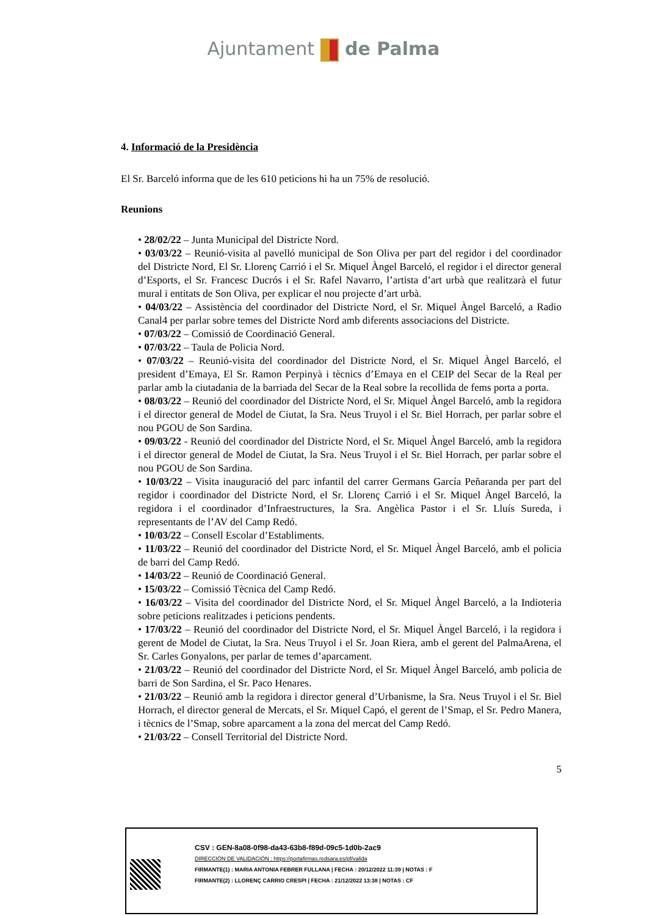Ajuntament de Palma
4. Informació de la Presidència
El Sr. Barceló informa que de les 610 peticions hi ha un 75% de resolució.
Reunions
• 28/02/22 – Junta Municipal del Districte Nord.
• 03/03/22 – Reunió-visita al pavelló municipal de Son Oliva per part del regidor i del coordinador del Districte Nord, El Sr. Llorenç Carrió i el Sr. Miquel Àngel Barceló, el regidor i el director general d’Esports, el Sr. Francesc Ducrós i el Sr. Rafel Navarro, l’artista d’art urbà que realitzarà el futur mural i entitats de Son Oliva, per explicar el nou projecte d’art urbà.
• 04/03/22 – Assistència del coordinador del Districte Nord, el Sr. Miquel Àngel Barceló, a Radio Canal4 per parlar sobre temes del Districte Nord amb diferents associacions del Districte.
• 07/03/22 – Comissió de Coordinació General.
• 07/03/22 – Taula de Policia Nord.
• 07/03/22 – Reunió-visita del coordinador del Districte Nord, el Sr. Miquel Àngel Barceló, el president d’Emaya, El Sr. Ramon Perpinyà i tècnics d’Emaya en el CEIP del Secar de la Real per parlar amb la ciutadania de la barriada del Secar de la Real sobre la recollida de fems porta a porta.
• 08/03/22 – Reunió del coordinador del Districte Nord, el Sr. Miquel Àngel Barceló, amb la regidora i el director general de Model de Ciutat, la Sra. Neus Truyol i el Sr. Biel Horrach, per parlar sobre el nou PGOU de Son Sardina.
• 09/03/22 - Reunió del coordinador del Districte Nord, el Sr. Miquel Àngel Barceló, amb la regidora i el director general de Model de Ciutat, la Sra. Neus Truyol i el Sr. Biel Horrach, per parlar sobre el nou PGOU de Son Sardina.
• 10/03/22 – Visita inauguració del parc infantil del carrer Germans García Peñaranda per part del regidor i coordinador del Districte Nord, el Sr. Llorenç Carrió i el Sr. Miquel Àngel Barceló, la regidora i el coordinador d’Infraestructures, la Sra. Angèlica Pastor i el Sr. Lluís Sureda, i representants de l’AV del Camp Redó.
• 10/03/22 – Consell Escolar d’Establiments.
• 11/03/22 – Reunió del coordinador del Districte Nord, el Sr. Miquel Àngel Barceló, amb el policia de barri del Camp Redó.
• 14/03/22 – Reunió de Coordinació General.
• 15/03/22 – Comissió Tècnica del Camp Redó.
• 16/03/22 – Visita del coordinador del Districte Nord, el Sr. Miquel Àngel Barceló, a la Indioteria sobre peticions realitzades i peticions pendents.
• 17/03/22 – Reunió del coordinador del Districte Nord, el Sr. Miquel Àngel Barceló, i la regidora i gerent de Model de Ciutat, la Sra. Neus Truyol i el Sr. Joan Riera, amb el gerent del PalmaArena, el Sr. Carles Gonyalons, per parlar de temes d’aparcament.
• 21/03/22 – Reunió del coordinador del Districte Nord, el Sr. Miquel Àngel Barceló, amb policia de barri de Son Sardina, el Sr. Paco Henares.
• 21/03/22 – Reunió amb la regidora i director general d’Urbanisme, la Sra. Neus Truyol i el Sr. Biel Horrach, el director general de Mercats, el Sr. Miquel Capó, el gerent de l’Smap, el Sr. Pedro Manera, i tècnics de l’Smap, sobre aparcament a la zona del mercat del Camp Redó.
• 21/03/22 – Consell Territorial del Districte Nord.
5
CSV : GEN-8a08-0f98-da43-63b8-f89d-09c5-1d0b-2ac9
DIRECCIÓN DE VALIDACIÓN : https://portafirmas.redsara.es/pf/valida
FIRMANTE(1) : MARIA ANTONIA FEBRER FULLANA | FECHA : 20/12/2022 11:39 | NOTAS : F
FIRMANTE(2) : LLORENÇ CARRIO CRESPI | FECHA : 21/12/2022 13:38 | NOTAS : CF